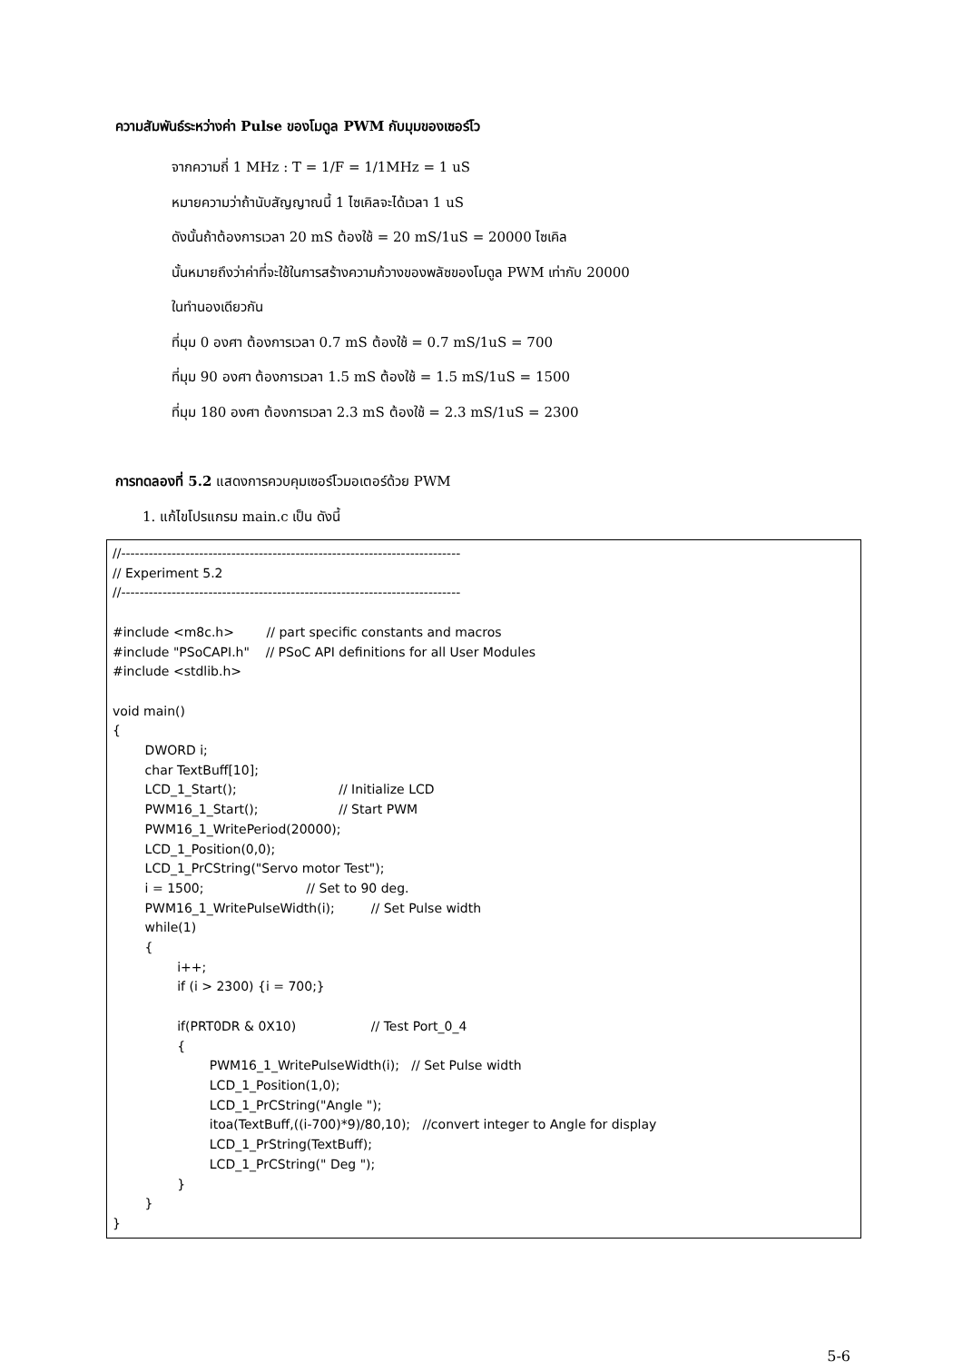ความสัมพันธ์ระหว่างค่า Pulse ของโมดูล PWM กับมุมของเซอร์โว
จากความถี่ 1 MHz : T = 1/F = 1/1MHz = 1 uS
หมายความว่าถ้านับสัญญาณนี้ 1 ไซเคิลจะได้เวลา 1 uS
ดังนั้นถ้าต้องการเวลา 20 mS ต้องใช้ = 20 mS/1uS = 20000 ไซเคิล
นั้นหมายถึงว่าค่าที่จะใช้ในการสร้างความก้วางของพลัซของโมดูล PWM เท่ากับ 20000
ในทำนองเดียวกัน
ที่มุม 0 องศา ต้องการเวลา 0.7 mS ต้องใช้ = 0.7 mS/1uS = 700
ที่มุม 90 องศา ต้องการเวลา 1.5 mS ต้องใช้ = 1.5 mS/1uS = 1500
ที่มุม 180 องศา ต้องการเวลา 2.3 mS ต้องใช้ = 2.3 mS/1uS = 2300
การทดลองที่ 5.2 แสดงการควบคุมเซอร์โวมอเตอร์ด้วย PWM
1. แก้ไขโปรแกรม main.c เป็น ดังนี้
//-------------------------------------------------------------------------- // Experiment 5.2 //-------------------------------------------------------------------------- #include <m8c.h> // part specific constants and macros #include "PSoCAPI.h" // PSoC API definitions for all User Modules #include <stdlib.h> void main() { DWORD i; char TextBuff[10]; LCD_1_Start(); // Initialize LCD PWM16_1_Start(); // Start PWM PWM16_1_WritePeriod(20000); LCD_1_Position(0,0); LCD_1_PrCString("Servo motor Test"); i = 1500; // Set to 90 deg. PWM16_1_WritePulseWidth(i); // Set Pulse width while(1) { i++; if (i > 2300) {i = 700;} if(PRT0DR & 0X10) // Test Port_0_4 { PWM16_1_WritePulseWidth(i); // Set Pulse width LCD_1_Position(1,0); LCD_1_PrCString("Angle "); itoa(TextBuff,((i-700)*9)/80,10); //convert integer to Angle for display LCD_1_PrString(TextBuff); LCD_1_PrCString(" Deg "); } } }
5-6